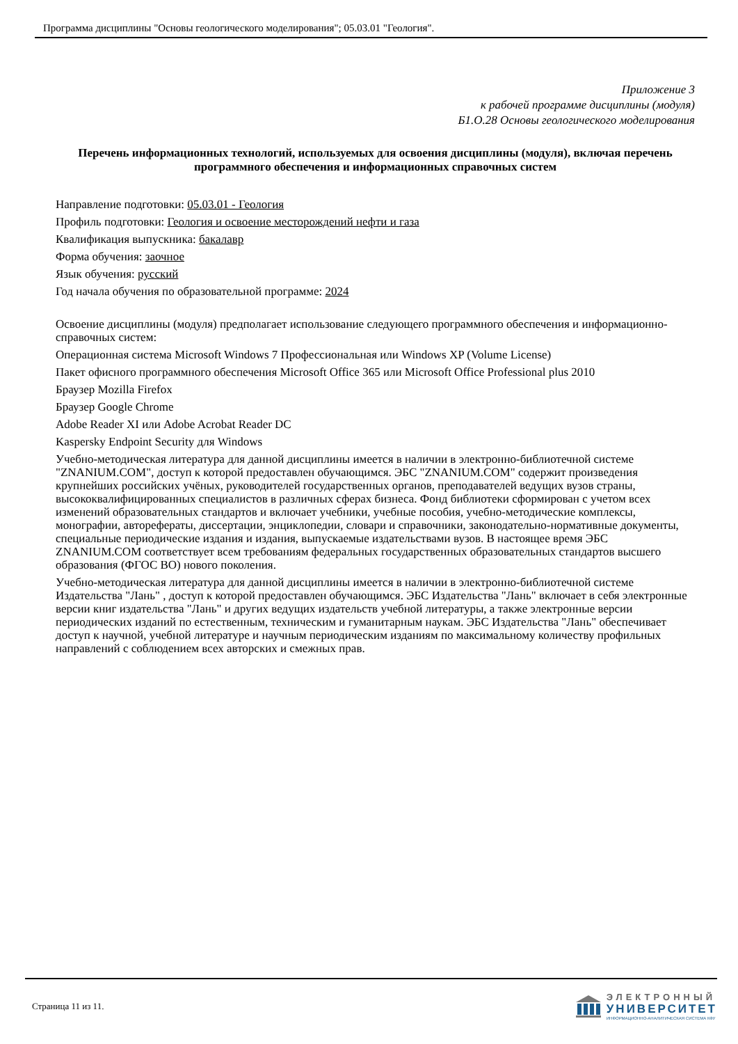Программа дисциплины "Основы геологического моделирования"; 05.03.01 "Геология".
Приложение 3
к рабочей программе дисциплины (модуля)
Б1.О.28 Основы геологического моделирования
Перечень информационных технологий, используемых для освоения дисциплины (модуля), включая перечень программного обеспечения и информационных справочных систем
Направление подготовки: 05.03.01 - Геология
Профиль подготовки: Геология и освоение месторождений нефти и газа
Квалификация выпускника: бакалавр
Форма обучения: заочное
Язык обучения: русский
Год начала обучения по образовательной программе: 2024
Освоение дисциплины (модуля) предполагает использование следующего программного обеспечения и информационно-справочных систем:
Операционная система Microsoft Windows 7 Профессиональная или Windows XP (Volume License)
Пакет офисного программного обеспечения Microsoft Office 365 или Microsoft Office Professional plus 2010
Браузер Mozilla Firefox
Браузер Google Chrome
Adobe Reader XI или Adobe Acrobat Reader DC
Kaspersky Endpoint Security для Windows
Учебно-методическая литература для данной дисциплины имеется в наличии в электронно-библиотечной системе "ZNANIUM.COM", доступ к которой предоставлен обучающимся. ЭБС "ZNANIUM.COM" содержит произведения крупнейших российских учёных, руководителей государственных органов, преподавателей ведущих вузов страны, высококвалифицированных специалистов в различных сферах бизнеса. Фонд библиотеки сформирован с учетом всех изменений образовательных стандартов и включает учебники, учебные пособия, учебно-методические комплексы, монографии, авторефераты, диссертации, энциклопедии, словари и справочники, законодательно-нормативные документы, специальные периодические издания и издания, выпускаемые издательствами вузов. В настоящее время ЭБС ZNANIUM.COM соответствует всем требованиям федеральных государственных образовательных стандартов высшего образования (ФГОС ВО) нового поколения.
Учебно-методическая литература для данной дисциплины имеется в наличии в электронно-библиотечной системе Издательства "Лань" , доступ к которой предоставлен обучающимся. ЭБС Издательства "Лань" включает в себя электронные версии книг издательства "Лань" и других ведущих издательств учебной литературы, а также электронные версии периодических изданий по естественным, техническим и гуманитарным наукам. ЭБС Издательства "Лань" обеспечивает доступ к научной, учебной литературе и научным периодическим изданиям по максимальному количеству профильных направлений с соблюдением всех авторских и смежных прав.
Страница 11 из 11.
ЭЛЕКТРОННЫЙ
УНИВЕРСИТЕТ
ИНФОРМАЦИОННО-АНАЛИТИЧЕСКАЯ СИСТЕМА КФУ